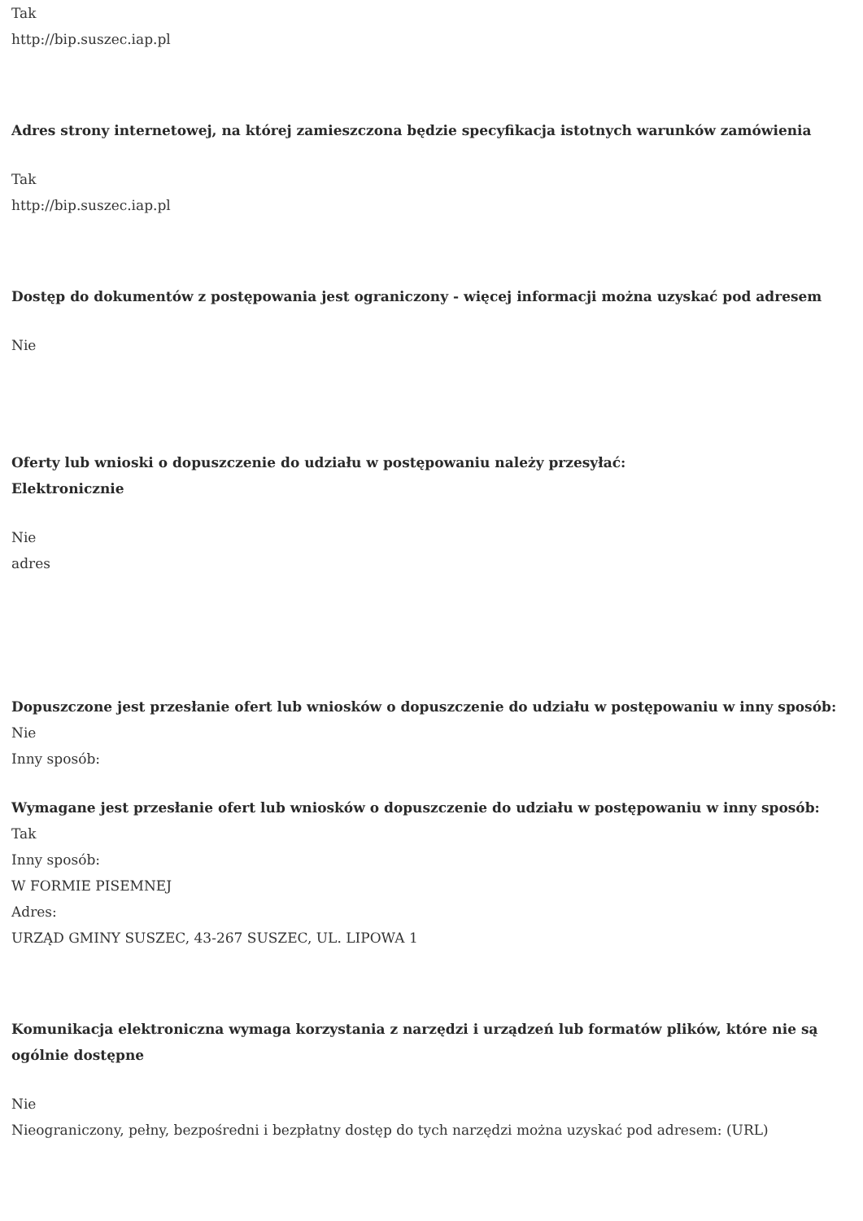Tak
http://bip.suszec.iap.pl
Adres strony internetowej, na której zamieszczona będzie specyfikacja istotnych warunków zamówienia
Tak
http://bip.suszec.iap.pl
Dostęp do dokumentów z postępowania jest ograniczony - więcej informacji można uzyskać pod adresem
Nie
Oferty lub wnioski o dopuszczenie do udziału w postępowaniu należy przesyłać:
Elektronicznie
Nie
adres
Dopuszczone jest przesłanie ofert lub wniosków o dopuszczenie do udziału w postępowaniu w inny sposób:
Nie
Inny sposób:
Wymagane jest przesłanie ofert lub wniosków o dopuszczenie do udziału w postępowaniu w inny sposób:
Tak
Inny sposób:
W FORMIE PISEMNEJ
Adres:
URZĄD GMINY SUSZEC, 43-267 SUSZEC, UL. LIPOWA 1
Komunikacja elektroniczna wymaga korzystania z narzędzi i urządzeń lub formatów plików, które nie są ogólnie dostępne
Nie
Nieograniczony, pełny, bezpośredni i bezpłatny dostęp do tych narzędzi można uzyskać pod adresem: (URL)